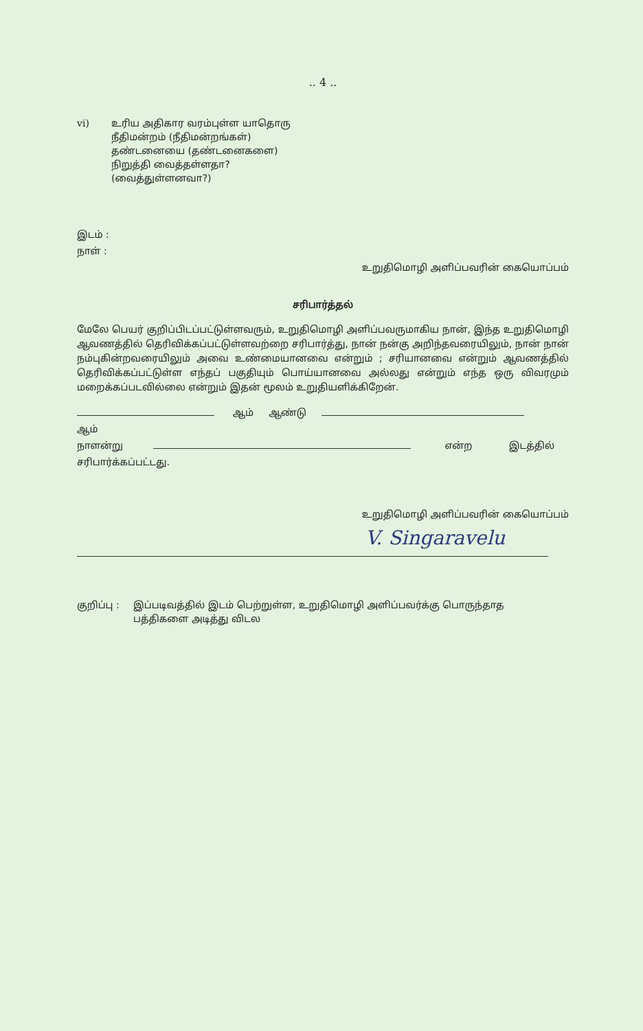.. 4 ..
vi) உரிய அதிகார வரம்புள்ள யாதொரு
நீதிமன்றம் (நீதிமன்றங்கள்)
தண்டனையை (தண்டனைகளை)
நிறுத்தி வைத்தள்ளதா?
(வைத்துள்ளனவா?)
இடம் :
நாள் :
உறுதிமொழி அளிப்பவரின் கையொப்பம்
சரிபார்த்தல்
மேலே பெயர் குறிப்பிடப்பட்டுள்ளவரும், உறுதிமொழி அளிப்பவருமாகிய நான், இந்த உறுதிமொழி ஆவணத்தில் தெரிவிக்கப்பட்டுள்ளவற்றை சரிபார்த்து, நான் நன்கு அறிந்தவரையிலும், நான் நான் நம்புகின்றவரையிலும் அவை உண்மையானவை என்றும் ; சரியானவை என்றும் ஆவணத்தில் தெரிவிக்கப்பட்டுள்ள எந்தப் பகுதியும் பொய்யானவை அல்லது என்றும் எந்த ஒரு விவரமும் மறைக்கப்படவில்லை என்றும் இதன் மூலம் உறுதியளிக்கிறேன்.
ஆம் ஆண்டு ஆம்
நாளன்று என்ற இடத்தில்
சரிபார்க்கப்பட்டது.
உறுதிமொழி அளிப்பவரின் கையொப்பம்
V. Singaravelu
குறிப்பு :
இப்படிவத்தில் இடம் பெற்றுள்ள, உறுதிமொழி அளிப்பவர்க்கு பொருந்தாத
பத்திகளை அடித்து விடல